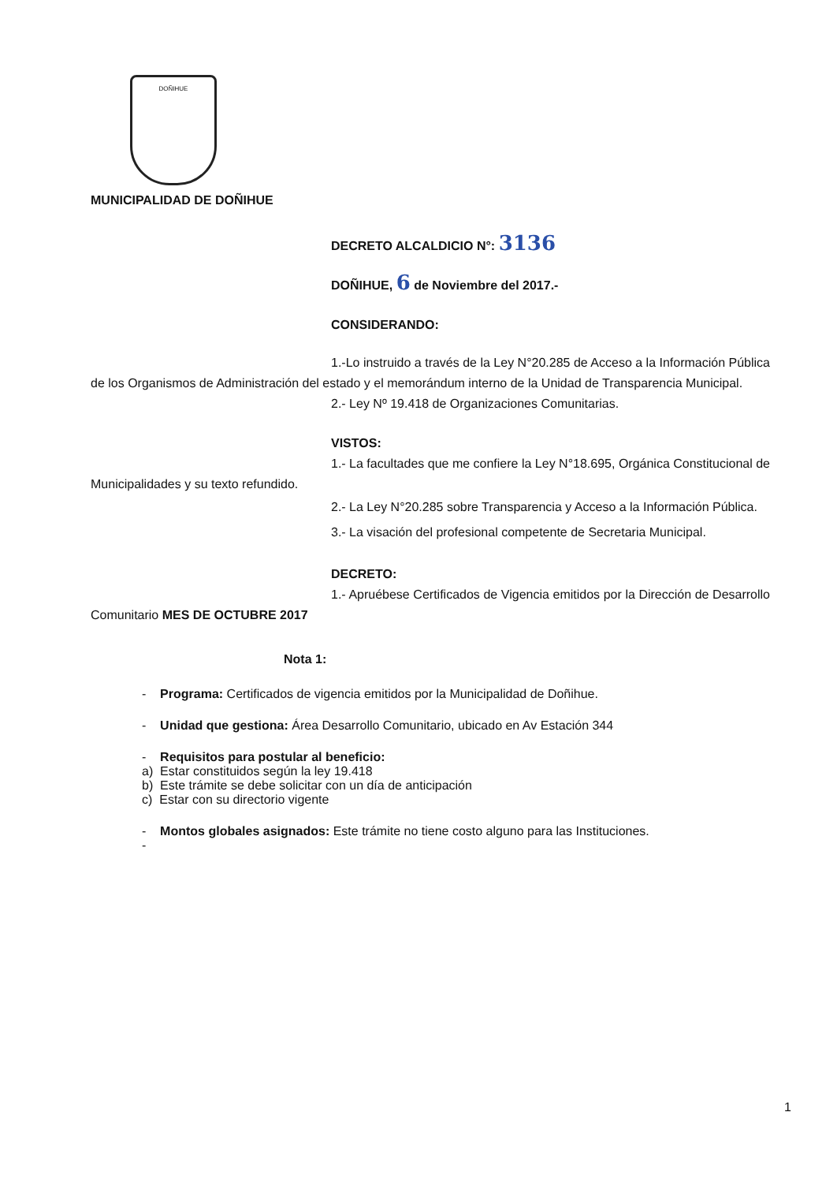DOÑIHUE
MUNICIPALIDAD DE DOÑIHUE
DECRETO ALCALDICIO N°: 3136
DOÑIHUE, 6 de Noviembre del 2017.-
CONSIDERANDO:
1.-Lo instruido a través de la Ley N°20.285 de Acceso a la Información Pública de los Organismos de Administración del estado y el memorándum interno de la Unidad de Transparencia Municipal.
2.- Ley Nº 19.418 de Organizaciones Comunitarias.
VISTOS:
1.- La facultades que me confiere la Ley N°18.695, Orgánica Constitucional de Municipalidades y su texto refundido.
2.- La Ley N°20.285 sobre Transparencia y Acceso a la Información Pública.
3.- La visación del profesional competente de Secretaria Municipal.
DECRETO:
1.- Apruébese Certificados de Vigencia emitidos por la Dirección de Desarrollo Comunitario MES DE OCTUBRE 2017
Nota 1:
- Programa: Certificados de vigencia emitidos por la Municipalidad de Doñihue.
- Unidad que gestiona: Área Desarrollo Comunitario, ubicado en Av Estación 344
- Requisitos para postular al beneficio:
a) Estar constituidos según la ley 19.418
b) Este trámite se debe solicitar con un día de anticipación
c) Estar con su directorio vigente
- Montos globales asignados: Este trámite no tiene costo alguno para las Instituciones.
-
1